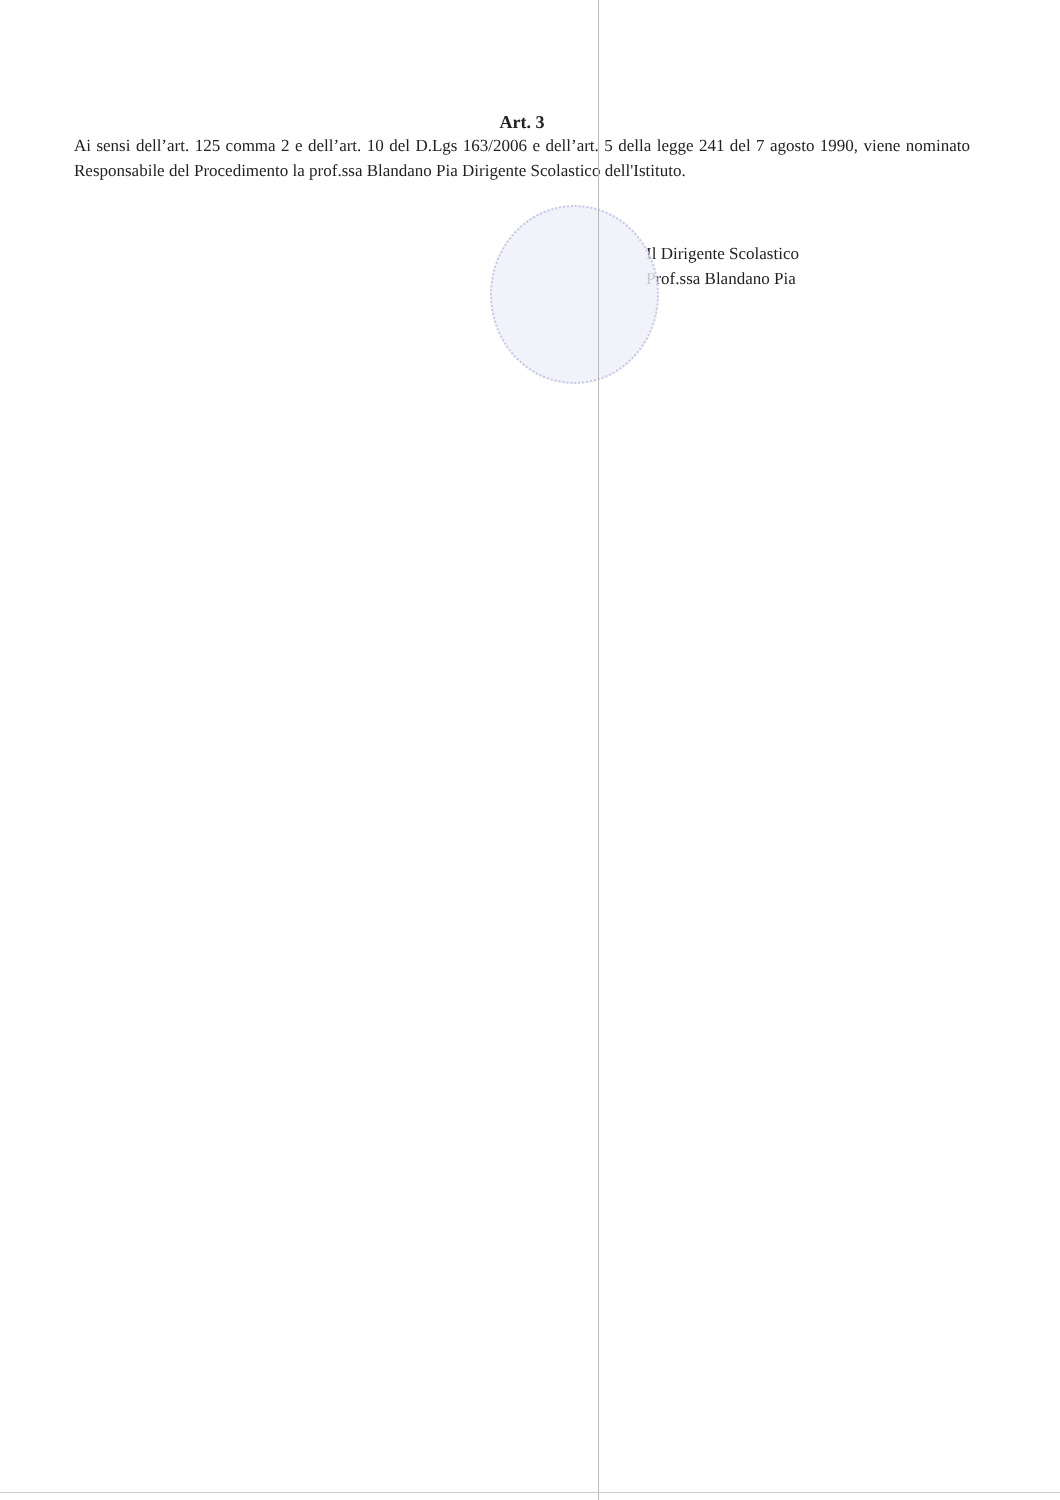Art. 3
Ai sensi dell’art. 125 comma 2 e dell’art. 10 del D.Lgs 163/2006 e dell’art. 5 della legge 241 del 7 agosto 1990, viene nominato Responsabile del Procedimento la prof.ssa Blandano Pia Dirigente Scolastico dell'Istituto.
Il Dirigente Scolastico
Prof.ssa Blandano Pia